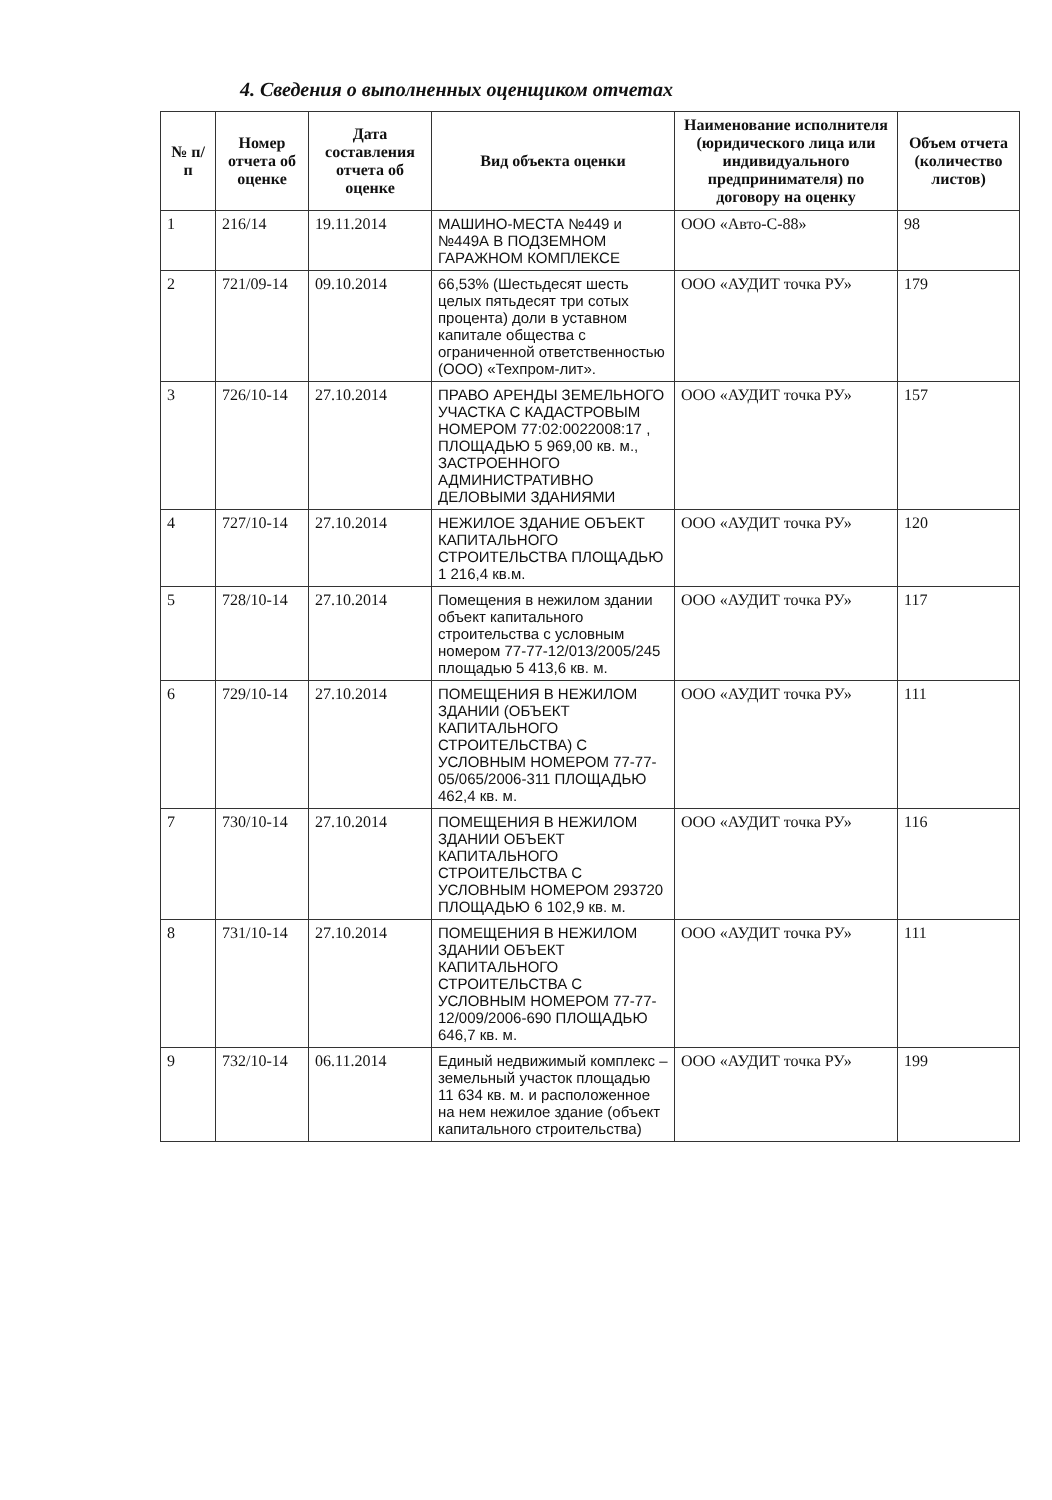4. Сведения о выполненных оценщиком отчетах
| № п/п | Номер отчета об оценке | Дата составления отчета об оценке | Вид объекта оценки | Наименование исполнителя (юридического лица или индивидуального предпринимателя) по договору на оценку | Объем отчета (количество листов) |
| --- | --- | --- | --- | --- | --- |
| 1 | 216/14 | 19.11.2014 | МАШИНО-МЕСТА №449 и №449А В ПОДЗЕМНОМ ГАРАЖНОМ КОМПЛЕКСЕ | ООО «Авто-С-88» | 98 |
| 2 | 721/09-14 | 09.10.2014 | 66,53% (Шестьдесят шесть целых пятьдесят три сотых процента) доли в уставном капитале общества с ограниченной ответственностью (ООО) «Техпром-лит». | ООО «АУДИТ точка РУ» | 179 |
| 3 | 726/10-14 | 27.10.2014 | ПРАВО АРЕНДЫ ЗЕМЕЛЬНОГО УЧАСТКА С КАДАСТРОВЫМ НОМЕРОМ 77:02:0022008:17 , ПЛОЩАДЬЮ 5 969,00 кв. м., ЗАСТРОЕННОГО АДМИНИСТРАТИВНО ДЕЛОВЫМИ ЗДАНИЯМИ | ООО «АУДИТ точка РУ» | 157 |
| 4 | 727/10-14 | 27.10.2014 | НЕЖИЛОЕ ЗДАНИЕ ОБЪЕКТ КАПИТАЛЬНОГО СТРОИТЕЛЬСТВА ПЛОЩАДЬЮ 1 216,4 кв.м. | ООО «АУДИТ точка РУ» | 120 |
| 5 | 728/10-14 | 27.10.2014 | Помещения в нежилом здании объект капитального строительства с условным номером 77-77-12/013/2005/245 площадью 5 413,6 кв. м. | ООО «АУДИТ точка РУ» | 117 |
| 6 | 729/10-14 | 27.10.2014 | ПОМЕЩЕНИЯ В НЕЖИЛОМ ЗДАНИИ (ОБЪЕКТ КАПИТАЛЬНОГО СТРОИТЕЛЬСТВА) С УСЛОВНЫМ НОМЕРОМ 77-77-05/065/2006-311 ПЛОЩАДЬЮ 462,4 кв. м. | ООО «АУДИТ точка РУ» | 111 |
| 7 | 730/10-14 | 27.10.2014 | ПОМЕЩЕНИЯ В НЕЖИЛОМ ЗДАНИИ ОБЪЕКТ КАПИТАЛЬНОГО СТРОИТЕЛЬСТВА С УСЛОВНЫМ НОМЕРОМ 293720 ПЛОЩАДЬЮ 6 102,9 кв. м. | ООО «АУДИТ точка РУ» | 116 |
| 8 | 731/10-14 | 27.10.2014 | ПОМЕЩЕНИЯ В НЕЖИЛОМ ЗДАНИИ ОБЪЕКТ КАПИТАЛЬНОГО СТРОИТЕЛЬСТВА С УСЛОВНЫМ НОМЕРОМ 77-77-12/009/2006-690 ПЛОЩАДЬЮ 646,7 кв. м. | ООО «АУДИТ точка РУ» | 111 |
| 9 | 732/10-14 | 06.11.2014 | Единый недвижимый комплекс – земельный участок площадью 11 634 кв. м. и расположенное на нем нежилое здание (объект капитального строительства) | ООО «АУДИТ точка РУ» | 199 |